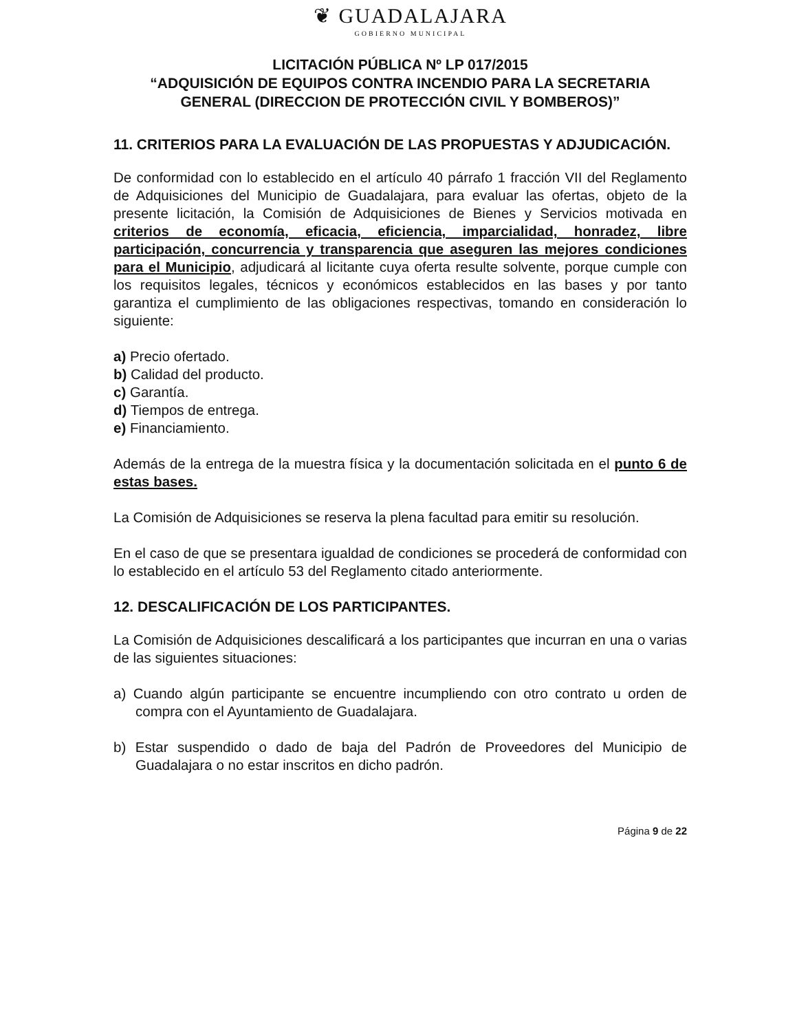❦ GUADALAJARA
GOBIERNO MUNICIPAL
LICITACIÓN PÚBLICA Nº LP 017/2015
“ADQUISICIÓN DE EQUIPOS CONTRA INCENDIO PARA LA SECRETARIA GENERAL (DIRECCION DE PROTECCIÓN CIVIL Y BOMBEROS)”
11. CRITERIOS PARA LA EVALUACIÓN DE LAS PROPUESTAS Y ADJUDICACIÓN.
De conformidad con lo establecido en el artículo 40 párrafo 1 fracción VII del Reglamento de Adquisiciones del Municipio de Guadalajara, para evaluar las ofertas, objeto de la presente licitación, la Comisión de Adquisiciones de Bienes y Servicios motivada en criterios de economía, eficacia, eficiencia, imparcialidad, honradez, libre participación, concurrencia y transparencia que aseguren las mejores condiciones para el Municipio, adjudicará al licitante cuya oferta resulte solvente, porque cumple con los requisitos legales, técnicos y económicos establecidos en las bases y por tanto garantiza el cumplimiento de las obligaciones respectivas, tomando en consideración lo siguiente:
a) Precio ofertado.
b) Calidad del producto.
c) Garantía.
d) Tiempos de entrega.
e) Financiamiento.
Además de la entrega de la muestra física y la documentación solicitada en el punto 6 de estas bases.
La Comisión de Adquisiciones se reserva la plena facultad para emitir su resolución.
En el caso de que se presentara igualdad de condiciones se procederá de conformidad con lo establecido en el artículo 53 del Reglamento citado anteriormente.
12. DESCALIFICACIÓN DE LOS PARTICIPANTES.
La Comisión de Adquisiciones descalificará a los participantes que incurran en una o varias de las siguientes situaciones:
a) Cuando algún participante se encuentre incumpliendo con otro contrato u orden de compra con el Ayuntamiento de Guadalajara.
b) Estar suspendido o dado de baja del Padrón de Proveedores del Municipio de Guadalajara o no estar inscritos en dicho padrón.
Página 9 de 22